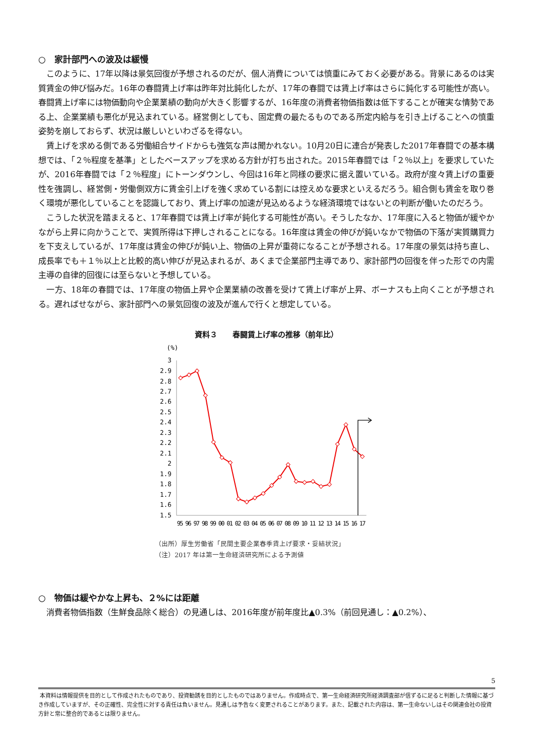○　家計部門への波及は緩慢
このように、17年以降は景気回復が予想されるのだが、個人消費については慎重にみておく必要がある。背景にあるのは実質賃金の伸び悩みだ。16年の春闘賃上げ率は昨年対比鈍化したが、17年の春闘では賃上げ率はさらに鈍化する可能性が高い。春闘賃上げ率には物価動向や企業業績の動向が大きく影響するが、16年度の消費者物価指数は低下することが確実な情勢である上、企業業績も悪化が見込まれている。経営側としても、固定費の最たるものである所定内給与を引き上げることへの慎重姿勢を崩しておらず、状況は厳しいといわざるを得ない。
賃上げを求める側である労働組合サイドからも強気な声は聞かれない。10月20日に連合が発表した2017年春闘での基本構想では、「２％程度を基準」としたベースアップを求める方針が打ち出された。2015年春闘では「２％以上」を要求していたが、2016年春闘では「２％程度」にトーンダウンし、今回は16年と同様の要求に据え置いている。政府が度々賃上げの重要性を強調し、経営側・労働側双方に賃金引上げを強く求めている割には控えめな要求といえるだろう。組合側も賃金を取り巻く環境が悪化していることを認識しており、賃上げ率の加速が見込めるような経済環境ではないとの判断が働いたのだろう。
こうした状況を踏まえると、17年春闘では賃上げ率が鈍化する可能性が高い。そうしたなか、17年度に入ると物価が緩やかながら上昇に向かうことで、実質所得は下押しされることになる。16年度は賃金の伸びが鈍いなかで物価の下落が実質購買力を下支えしているが、17年度は賃金の伸びが鈍い上、物価の上昇が重荷になることが予想される。17年度の景気は持ち直し、成長率でも＋１％以上と比較的高い伸びが見込まれるが、あくまで企業部門主導であり、家計部門の回復を伴った形での内需主導の自律的回復には至らないと予想している。
一方、18年の春闘では、17年度の物価上昇や企業業績の改善を受けて賃上げ率が上昇、ボーナスも上向くことが予想される。遅ればせながら、家計部門への景気回復の波及が進んで行くと想定している。
資料３　　春闘賃上げ率の推移（前年比）
(%)
3
2.9
2.8
2.7
2.6
2.5
2.4
2.3
2.2
2.1
2
1.9
1.8
1.7
1.6
1.5
95 96 97 98 99 00 01 02 03 04 05 06 07 08 09 10 11 12 13 14 15 16 17
（出所）厚生労働省「民間主要企業春季賃上げ要求・妥結状況」
（注）2017 年は第一生命経済研究所による予測値
○　物価は緩やかな上昇も、２%には距離
消費者物価指数（生鮮食品除く総合）の見通しは、2016年度が前年度比▲0.3%（前回見通し：▲0.2%）、
5
本資料は情報提供を目的として作成されたものであり、投資勧誘を目的としたものではありません。作成時点で、第一生命経済研究所経済調査部が信ずるに足ると判断した情報に基づき作成していますが、その正確性、完全性に対する責任は負いません。見通しは予告なく変更されることがあります。また、記載された内容は、第一生命ないしはその関連会社の投資方針と常に整合的であるとは限りません。